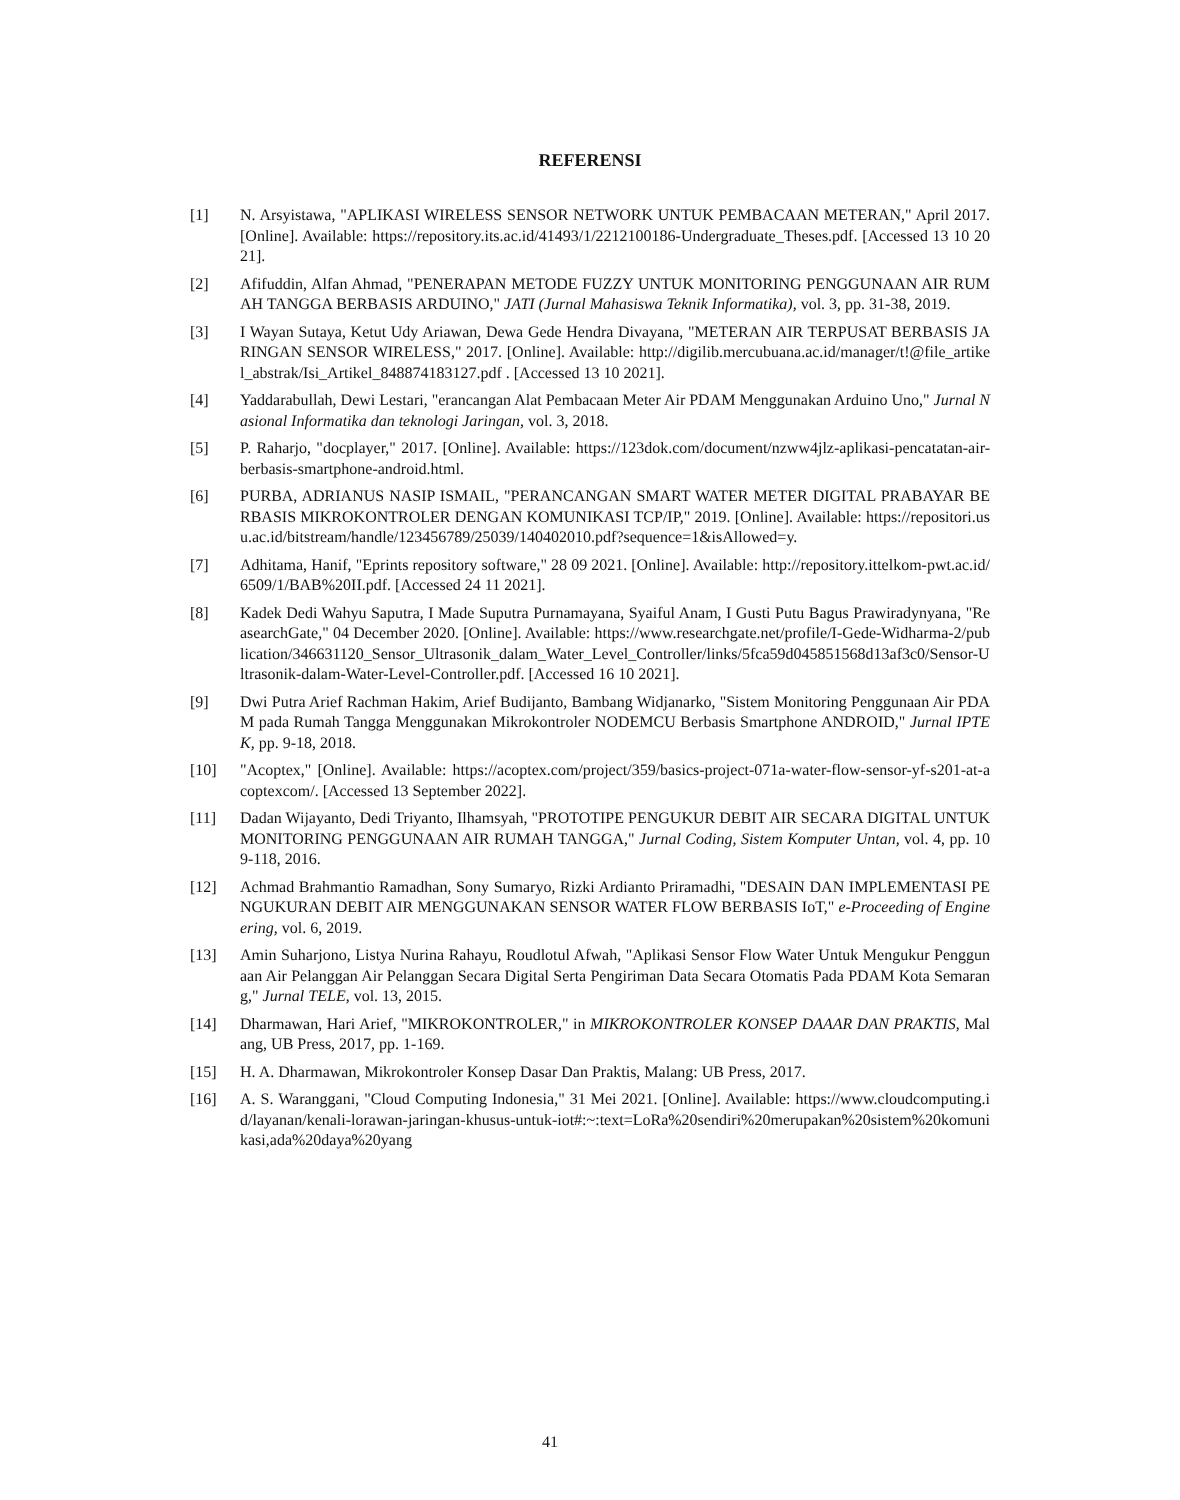REFERENSI
[1] N. Arsyistawa, "APLIKASI WIRELESS SENSOR NETWORK UNTUK PEMBACAAN METERAN," April 2017. [Online]. Available: https://repository.its.ac.id/41493/1/2212100186-Undergraduate_Theses.pdf. [Accessed 13 10 2021].
[2] Afifuddin, Alfan Ahmad, "PENERAPAN METODE FUZZY UNTUK MONITORING PENGGUNAAN AIR RUMAH TANGGA BERBASIS ARDUINO," JATI (Jurnal Mahasiswa Teknik Informatika), vol. 3, pp. 31-38, 2019.
[3] I Wayan Sutaya, Ketut Udy Ariawan, Dewa Gede Hendra Divayana, "METERAN AIR TERPUSAT BERBASIS JARINGAN SENSOR WIRELESS," 2017. [Online]. Available: http://digilib.mercubuana.ac.id/manager/t!@file_artikel_abstrak/Isi_Artikel_848874183127.pdf . [Accessed 13 10 2021].
[4] Yaddarabullah, Dewi Lestari, "erancangan Alat Pembacaan Meter Air PDAM Menggunakan Arduino Uno," Jurnal Nasional Informatika dan teknologi Jaringan, vol. 3, 2018.
[5] P. Raharjo, "docplayer," 2017. [Online]. Available: https://123dok.com/document/nzww4jlz-aplikasi-pencatatan-air-berbasis-smartphone-android.html.
[6] PURBA, ADRIANUS NASIP ISMAIL, "PERANCANGAN SMART WATER METER DIGITAL PRABAYAR BERBASIS MIKROKONTROLER DENGAN KOMUNIKASI TCP/IP," 2019. [Online]. Available: https://repositori.usu.ac.id/bitstream/handle/123456789/25039/140402010.pdf?sequence=1&isAllowed=y.
[7] Adhitama, Hanif, "Eprints repository software," 28 09 2021. [Online]. Available: http://repository.ittelkom-pwt.ac.id/6509/1/BAB%20II.pdf. [Accessed 24 11 2021].
[8] Kadek Dedi Wahyu Saputra, I Made Suputra Purnamayana, Syaiful Anam, I Gusti Putu Bagus Prawiradynyana, "ReasearchGate," 04 December 2020. [Online]. Available: https://www.researchgate.net/profile/I-Gede-Widharma-2/publication/346631120_Sensor_Ultrasonik_dalam_Water_Level_Controller/links/5fca59d045851568d13af3c0/Sensor-Ultrasonik-dalam-Water-Level-Controller.pdf. [Accessed 16 10 2021].
[9] Dwi Putra Arief Rachman Hakim, Arief Budijanto, Bambang Widjanarko, "Sistem Monitoring Penggunaan Air PDAM pada Rumah Tangga Menggunakan Mikrokontroler NODEMCU Berbasis Smartphone ANDROID," Jurnal IPTEK, pp. 9-18, 2018.
[10] "Acoptex," [Online]. Available: https://acoptex.com/project/359/basics-project-071a-water-flow-sensor-yf-s201-at-acoptexcom/. [Accessed 13 September 2022].
[11] Dadan Wijayanto, Dedi Triyanto, Ilhamsyah, "PROTOTIPE PENGUKUR DEBIT AIR SECARA DIGITAL UNTUK MONITORING PENGGUNAAN AIR RUMAH TANGGA," Jurnal Coding, Sistem Komputer Untan, vol. 4, pp. 109-118, 2016.
[12] Achmad Brahmantio Ramadhan, Sony Sumaryo, Rizki Ardianto Priramadhi, "DESAIN DAN IMPLEMENTASI PENGUKURAN DEBIT AIR MENGGUNAKAN SENSOR WATER FLOW BERBASIS IoT," e-Proceeding of Engineering, vol. 6, 2019.
[13] Amin Suharjono, Listya Nurina Rahayu, Roudlotul Afwah, "Aplikasi Sensor Flow Water Untuk Mengukur Penggunaan Air Pelanggan Air Pelanggan Secara Digital Serta Pengiriman Data Secara Otomatis Pada PDAM Kota Semarang," Jurnal TELE, vol. 13, 2015.
[14] Dharmawan, Hari Arief, "MIKROKONTROLER," in MIKROKONTROLER KONSEP DAAAR DAN PRAKTIS, Malang, UB Press, 2017, pp. 1-169.
[15] H. A. Dharmawan, Mikrokontroler Konsep Dasar Dan Praktis, Malang: UB Press, 2017.
[16] A. S. Waranggani, "Cloud Computing Indonesia," 31 Mei 2021. [Online]. Available: https://www.cloudcomputing.id/layanan/kenali-lorawan-jaringan-khusus-untuk-iot#:~:text=LoRa%20sendiri%20merupakan%20sistem%20komunikasi,ada%20daya%20yang
41